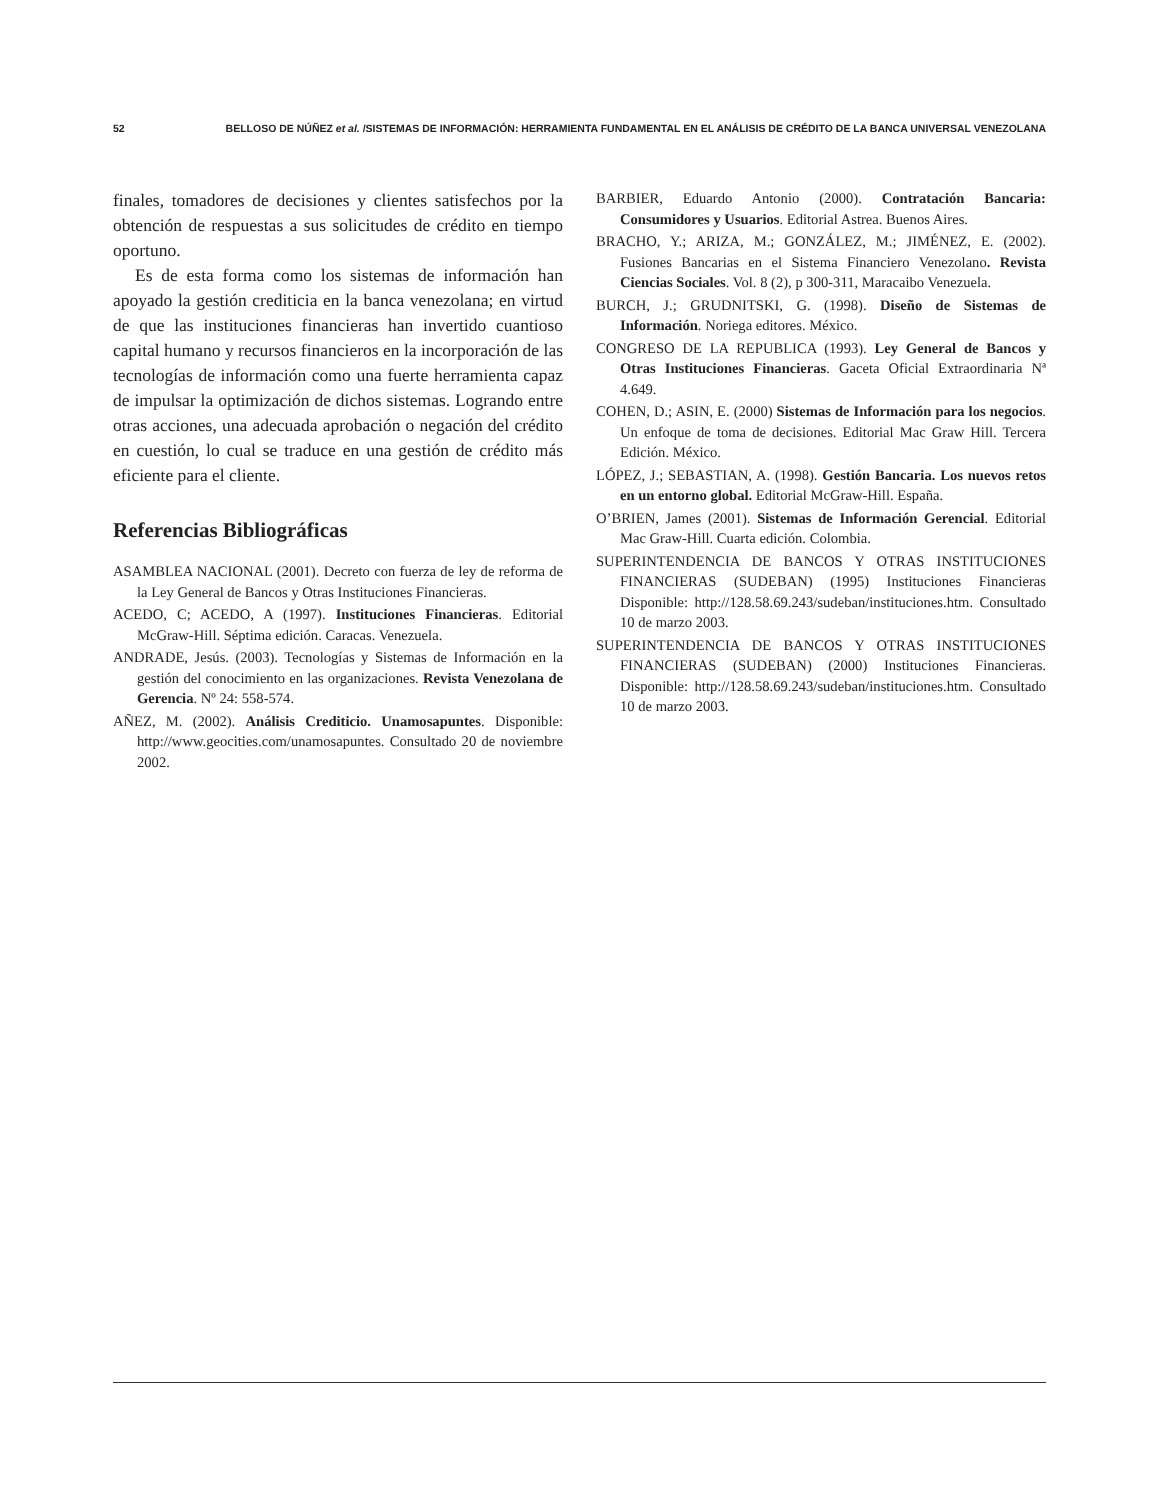52 BELLOSO DE NÚÑEZ et al. /SISTEMAS DE INFORMACIÓN: HERRAMIENTA FUNDAMENTAL EN EL ANÁLISIS DE CRÉDITO DE LA BANCA UNIVERSAL VENEZOLANA
finales, tomadores de decisiones y clientes satisfechos por la obtención de respuestas a sus solicitudes de crédito en tiempo oportuno.
Es de esta forma como los sistemas de información han apoyado la gestión crediticia en la banca venezolana; en virtud de que las instituciones financieras han invertido cuantioso capital humano y recursos financieros en la incorporación de las tecnologías de información como una fuerte herramienta capaz de impulsar la optimización de dichos sistemas. Logrando entre otras acciones, una adecuada aprobación o negación del crédito en cuestión, lo cual se traduce en una gestión de crédito más eficiente para el cliente.
Referencias Bibliográficas
ASAMBLEA NACIONAL (2001). Decreto con fuerza de ley de reforma de la Ley General de Bancos y Otras Instituciones Financieras.
ACEDO, C; ACEDO, A (1997). Instituciones Financieras. Editorial McGraw-Hill. Séptima edición. Caracas. Venezuela.
ANDRADE, Jesús. (2003). Tecnologías y Sistemas de Información en la gestión del conocimiento en las organizaciones. Revista Venezolana de Gerencia. Nº 24: 558-574.
AÑEZ, M. (2002). Análisis Crediticio. Unamosapuntes. Disponible: http://www.geocities.com/unamosapuntes. Consultado 20 de noviembre 2002.
BARBIER, Eduardo Antonio (2000). Contratación Bancaria: Consumidores y Usuarios. Editorial Astrea. Buenos Aires.
BRACHO, Y.; ARIZA, M.; GONZÁLEZ, M.; JIMÉNEZ, E. (2002). Fusiones Bancarias en el Sistema Financiero Venezolano. Revista Ciencias Sociales. Vol. 8 (2), p 300-311, Maracaibo Venezuela.
BURCH, J.; GRUDNITSKI, G. (1998). Diseño de Sistemas de Información. Noriega editores. México.
CONGRESO DE LA REPUBLICA (1993). Ley General de Bancos y Otras Instituciones Financieras. Gaceta Oficial Extraordinaria Nª 4.649.
COHEN, D.; ASIN, E. (2000) Sistemas de Información para los negocios. Un enfoque de toma de decisiones. Editorial Mac Graw Hill. Tercera Edición. México.
LÓPEZ, J.; SEBASTIAN, A. (1998). Gestión Bancaria. Los nuevos retos en un entorno global. Editorial McGraw-Hill. España.
O’BRIEN, James (2001). Sistemas de Información Gerencial. Editorial Mac Graw-Hill. Cuarta edición. Colombia.
SUPERINTENDENCIA DE BANCOS Y OTRAS INSTITUCIONES FINANCIERAS (SUDEBAN) (1995) Instituciones Financieras Disponible: http://128.58.69.243/sudeban/instituciones.htm. Consultado 10 de marzo 2003.
SUPERINTENDENCIA DE BANCOS Y OTRAS INSTITUCIONES FINANCIERAS (SUDEBAN) (2000) Instituciones Financieras. Disponible: http://128.58.69.243/sudeban/instituciones.htm. Consultado 10 de marzo 2003.